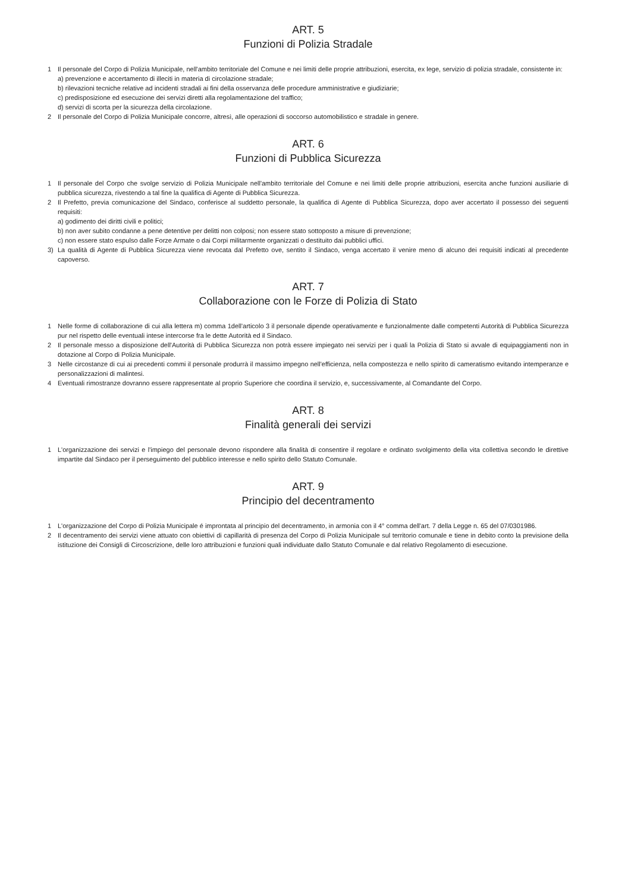ART. 5
Funzioni di Polizia Stradale
1 Il personale del Corpo di Polizia Municipale, nell'ambito territoriale del Comune e nei limiti delle proprie attribuzioni, esercita, ex lege, servizio di polizia stradale, consistente in:
a) prevenzione e accertamento di illeciti in materia di circolazione stradale;
b) rilevazioni tecniche relative ad incidenti stradali ai fini della osservanza delle procedure amministrative e giudiziarie;
c) predisposizione ed esecuzione dei servizi diretti alla regolamentazione del traffico;
d) servizi di scorta per la sicurezza della circolazione.
2 Il personale del Corpo di Polizia Municipale concorre, altresì, alle operazioni di soccorso automobilistico e stradale in genere.
ART. 6
Funzioni di Pubblica Sicurezza
1 Il personale del Corpo che svolge servizio di Polizia Municipale nell'ambito territoriale del Comune e nei limiti delle proprie attribuzioni, esercita anche funzioni ausiliarie di pubblica sicurezza, rivestendo a tal fine la qualifica di Agente di Pubblica Sicurezza.
2 Il Prefetto, previa comunicazione del Sindaco, conferisce al suddetto personale, la qualifica di Agente di Pubblica Sicurezza, dopo aver accertato il possesso dei seguenti requisiti:
a) godimento dei diritti civili e politici;
b) non aver subito condanne a pene detentive per delitti non colposi; non essere stato sottoposto a misure di prevenzione;
c) non essere stato espulso dalle Forze Armate o dai Corpi militarmente organizzati o destituito dai pubblici uffici.
3) La qualità di Agente di Pubblica Sicurezza viene revocata dal Prefetto ove, sentito il Sindaco, venga accertato il venire meno di alcuno dei requisiti indicati al precedente capoverso.
ART. 7
Collaborazione con le Forze di Polizia di Stato
1 Nelle forme di collaborazione di cui alla lettera m) comma 1dell'articolo 3 il personale dipende operativamente e funzionalmente dalle competenti Autorità di Pubblica Sicurezza pur nel rispetto delle eventuali intese intercorse fra le dette Autorità ed il Sindaco.
2 Il personale messo a disposizione dell'Autorità di Pubblica Sicurezza non potrà essere impiegato nei servizi per i quali la Polizia di Stato si avvale di equipaggiamenti non in dotazione al Corpo di Polizia Municipale.
3 Nelle circostanze di cui ai precedenti commi il personale produrrà il massimo impegno nell'efficienza, nella compostezza e nello spirito di cameratismo evitando intemperanze e personalizzazioni di malintesi.
4 Eventuali rimostranze dovranno essere rappresentate al proprio Superiore che coordina il servizio, e, successivamente, al Comandante del Corpo.
ART. 8
Finalità generali dei servizi
1 L'organizzazione dei servizi e l'impiego del personale devono rispondere alla finalità di consentire il regolare e ordinato svolgimento della vita collettiva secondo le direttive impartite dal Sindaco per il perseguimento del pubblico interesse e nello spirito dello Statuto Comunale.
ART. 9
Principio del decentramento
1 L'organizzazione del Corpo di Polizia Municipale é improntata al principio del decentramento, in armonia con il 4° comma dell'art. 7 della Legge n. 65 del 07/0301986.
2 Il decentramento dei servizi viene attuato con obiettivi di capillarità di presenza del Corpo di Polizia Municipale sul territorio comunale e tiene in debito conto la previsione della istituzione dei Consigli di Circoscrizione, delle loro attribuzioni e funzioni quali individuate dallo Statuto Comunale e dal relativo Regolamento di esecuzione.